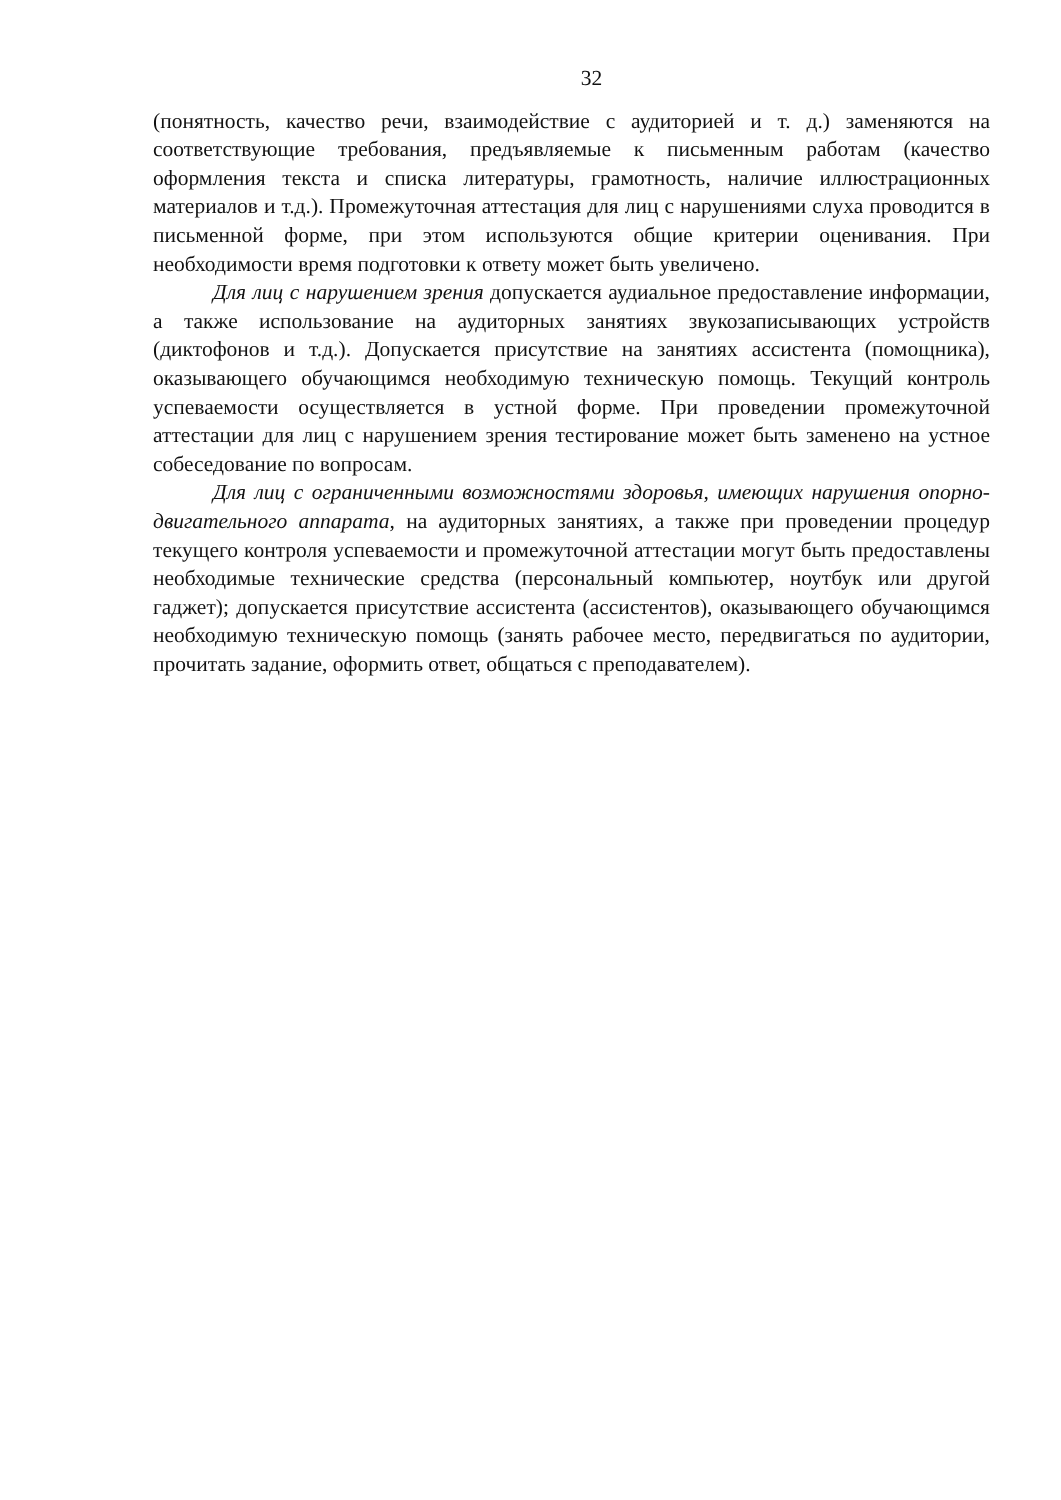32
(понятность, качество речи, взаимодействие с аудиторией и т. д.) заменяются на соответствующие требования, предъявляемые к письменным работам (качество оформления текста и списка литературы, грамотность, наличие иллюстрационных материалов и т.д.). Промежуточная аттестация для лиц с нарушениями слуха проводится в письменной форме, при этом используются общие критерии оценивания. При необходимости время подготовки к ответу может быть увеличено.
Для лиц с нарушением зрения допускается аудиальное предоставление информации, а также использование на аудиторных занятиях звукозаписывающих устройств (диктофонов и т.д.). Допускается присутствие на занятиях ассистента (помощника), оказывающего обучающимся необходимую техническую помощь. Текущий контроль успеваемости осуществляется в устной форме. При проведении промежуточной аттестации для лиц с нарушением зрения тестирование может быть заменено на устное собеседование по вопросам.
Для лиц с ограниченными возможностями здоровья, имеющих нарушения опорно-двигательного аппарата, на аудиторных занятиях, а также при проведении процедур текущего контроля успеваемости и промежуточной аттестации могут быть предоставлены необходимые технические средства (персональный компьютер, ноутбук или другой гаджет); допускается присутствие ассистента (ассистентов), оказывающего обучающимся необходимую техническую помощь (занять рабочее место, передвигаться по аудитории, прочитать задание, оформить ответ, общаться с преподавателем).